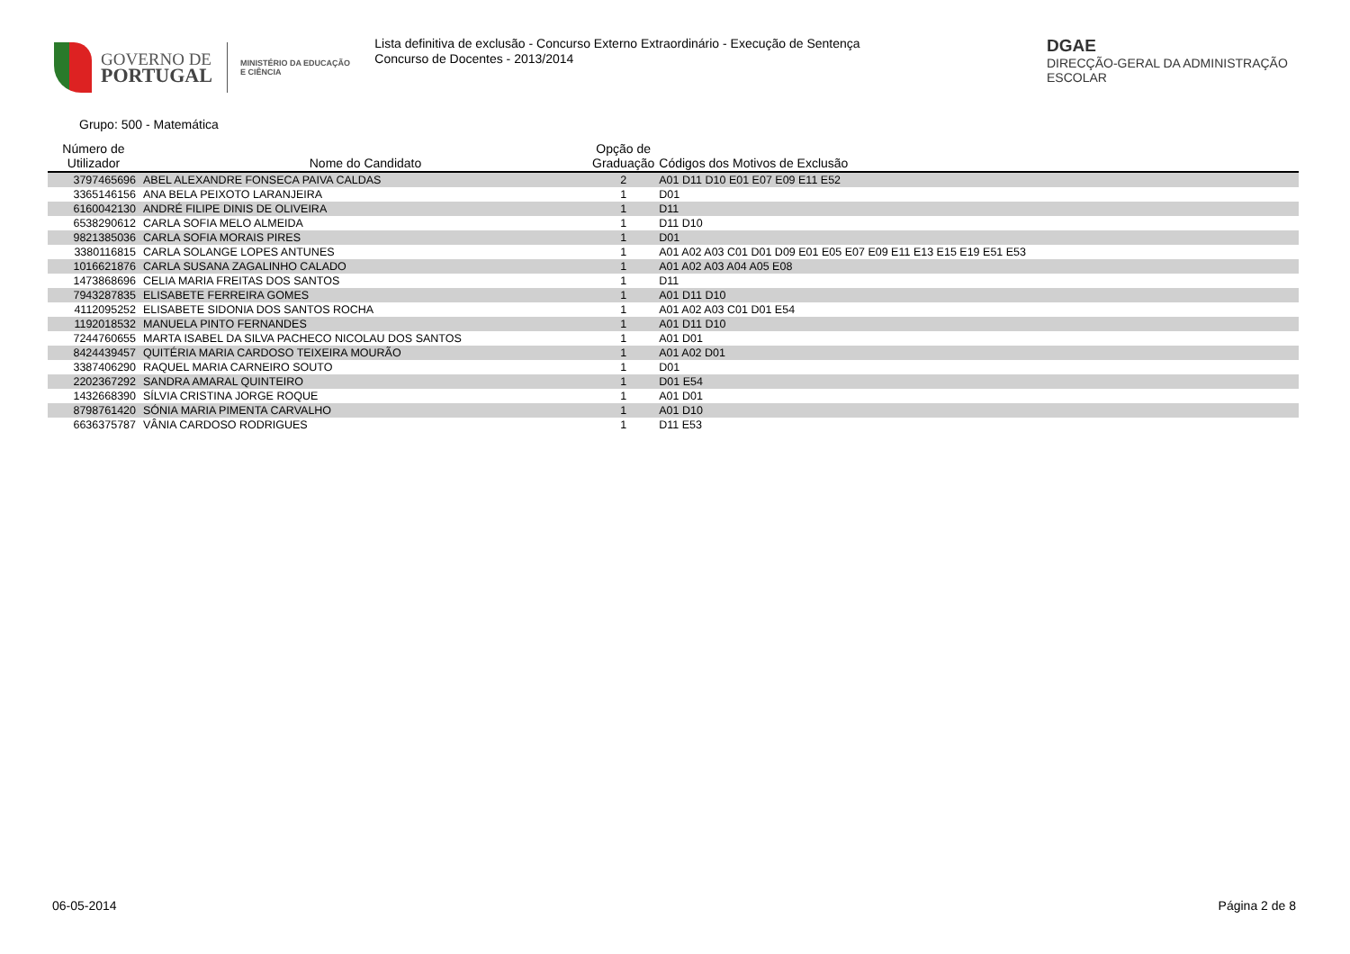GOVERNO DE
PORTUGAL
MINISTÉRIO DA EDUCAÇÃO
E CIÊNCIA
Lista definitiva de exclusão - Concurso Externo Extraordinário - Execução de Sentença
Concurso de Docentes - 2013/2014
DGAE
DIRECÇÃO-GERAL DA ADMINISTRAÇÃO ESCOLAR
Grupo: 500 - Matemática
| Número de Utilizador | Nome do Candidato | Opção de Graduação | Códigos dos Motivos de Exclusão |
| --- | --- | --- | --- |
| 3797465696 | ABEL ALEXANDRE FONSECA PAIVA CALDAS | 2 | A01 D11 D10 E01 E07 E09 E11 E52 |
| 3365146156 | ANA BELA PEIXOTO LARANJEIRA | 1 | D01 |
| 6160042130 | ANDRÉ FILIPE DINIS DE OLIVEIRA | 1 | D11 |
| 6538290612 | CARLA SOFIA MELO ALMEIDA | 1 | D11 D10 |
| 9821385036 | CARLA SOFIA MORAIS PIRES | 1 | D01 |
| 3380116815 | CARLA SOLANGE LOPES ANTUNES | 1 | A01 A02 A03 C01 D01 D09 E01 E05 E07 E09 E11 E13 E15 E19 E51 E53 |
| 1016621876 | CARLA SUSANA ZAGALINHO CALADO | 1 | A01 A02 A03 A04 A05 E08 |
| 1473868696 | CELIA MARIA FREITAS DOS SANTOS | 1 | D11 |
| 7943287835 | ELISABETE FERREIRA GOMES | 1 | A01 D11 D10 |
| 4112095252 | ELISABETE SIDONIA DOS SANTOS ROCHA | 1 | A01 A02 A03 C01 D01 E54 |
| 1192018532 | MANUELA PINTO FERNANDES | 1 | A01 D11 D10 |
| 7244760655 | MARTA ISABEL DA SILVA PACHECO NICOLAU DOS SANTOS | 1 | A01 D01 |
| 8424439457 | QUITÉRIA MARIA CARDOSO TEIXEIRA MOURÃO | 1 | A01 A02 D01 |
| 3387406290 | RAQUEL MARIA CARNEIRO SOUTO | 1 | D01 |
| 2202367292 | SANDRA AMARAL QUINTEIRO | 1 | D01 E54 |
| 1432668390 | SÍLVIA CRISTINA JORGE ROQUE | 1 | A01 D01 |
| 8798761420 | SÓNIA MARIA PIMENTA CARVALHO | 1 | A01 D10 |
| 6636375787 | VÂNIA CARDOSO RODRIGUES | 1 | D11 E53 |
06-05-2014 Página 2 de 8